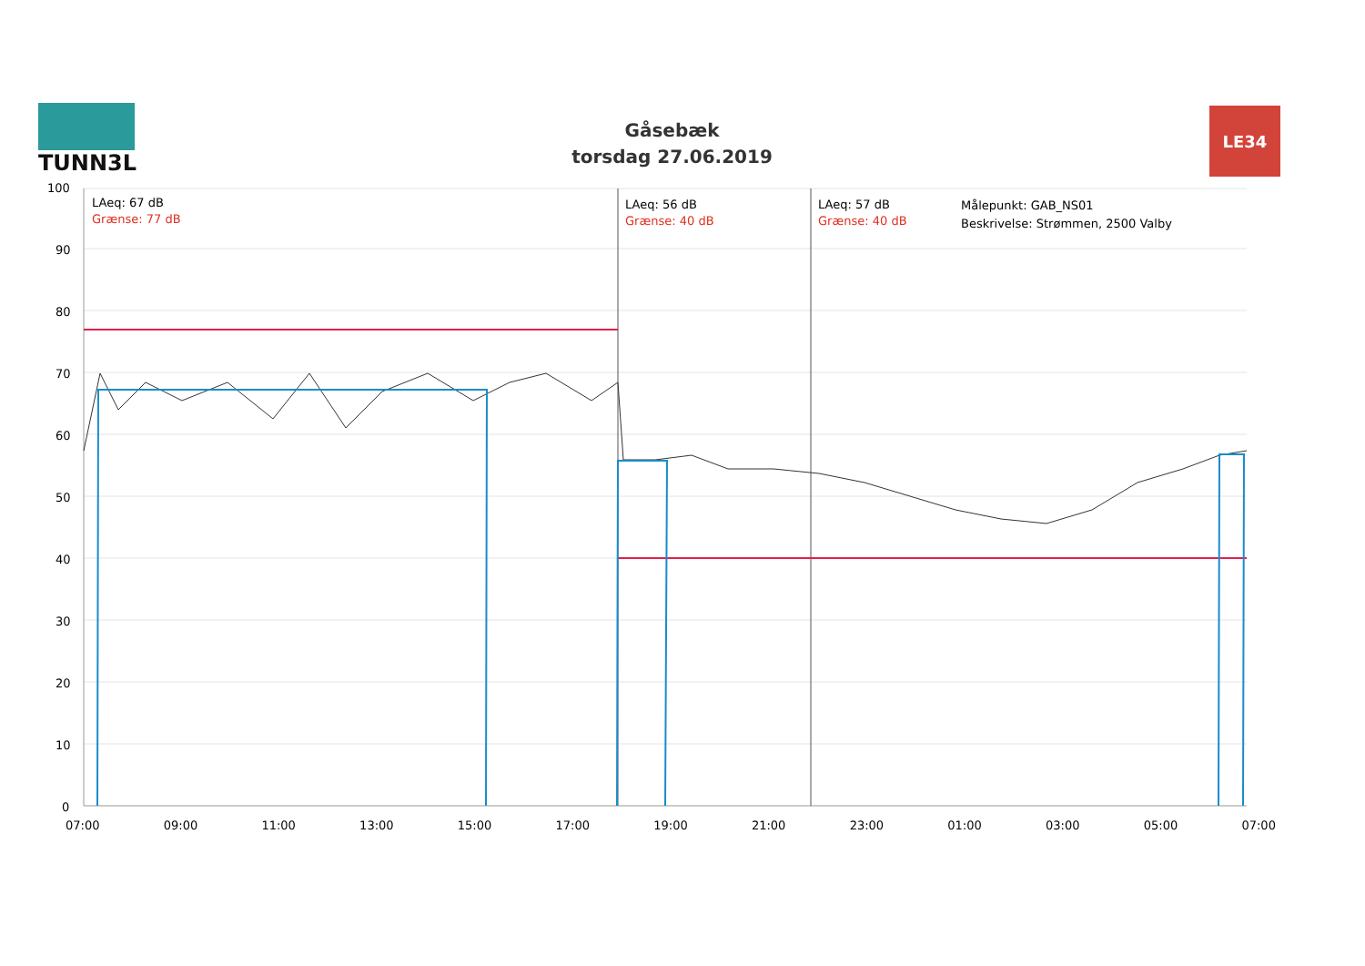TUNN3L
Gåsebæk
torsdag 27.06.2019
LE34
100
90
80
70
60
50
40
30
20
10
0
LAeq: 67 dB
Grænse: 77 dB
LAeq: 56 dB
Grænse: 40 dB
LAeq: 57 dB
Grænse: 40 dB
Målepunkt: GAB_NS01
Beskrivelse: Strømmen, 2500 Valby
07:00 09:00 11:00 13:00 15:00 17:00 19:00 21:00 23:00 01:00 03:00 05:00 07:00